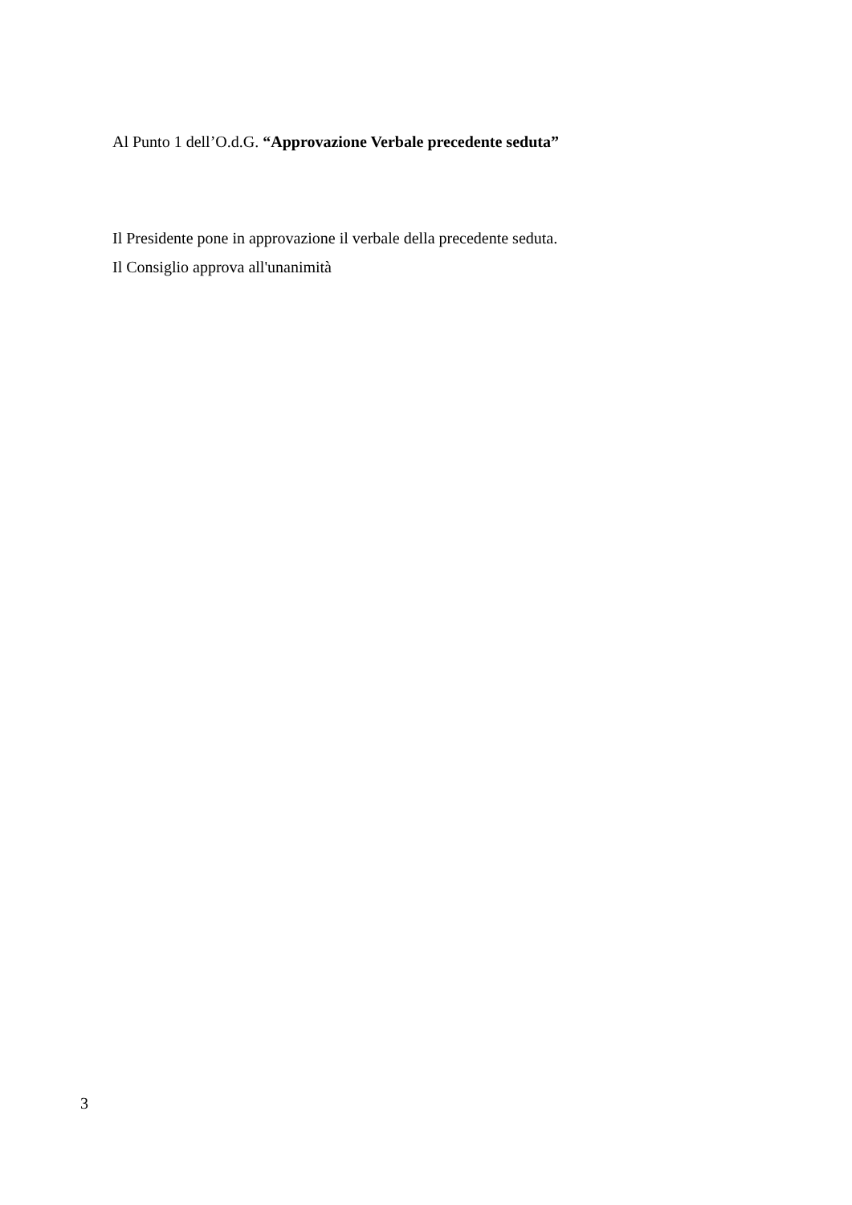Al Punto 1 dell’O.d.G. “Approvazione Verbale precedente seduta”
Il Presidente pone in approvazione il verbale della precedente seduta.
Il Consiglio approva all'unanimità
3